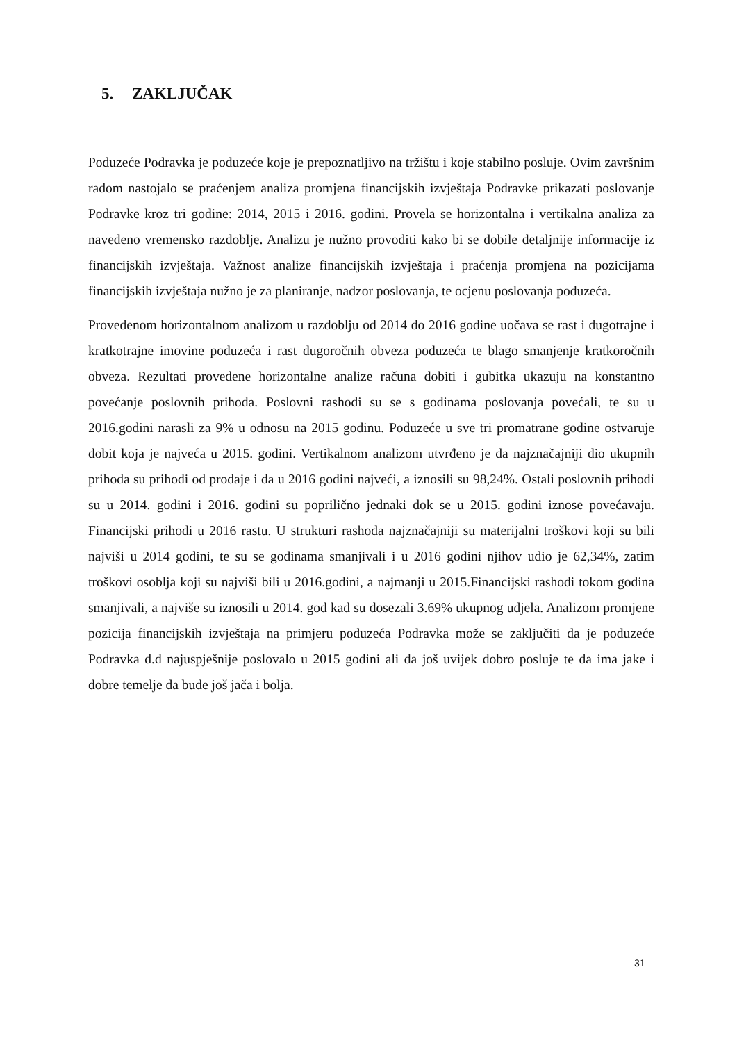5. ZAKLJUČAK
Poduzeće Podravka je poduzeće koje je prepoznatljivo na tržištu i koje stabilno posluje. Ovim završnim radom nastojalo se praćenjem analiza promjena financijskih izvještaja Podravke prikazati poslovanje Podravke kroz tri godine: 2014, 2015 i 2016. godini. Provela se horizontalna i vertikalna analiza za navedeno vremensko razdoblje. Analizu je nužno provoditi kako bi se dobile detaljnije informacije iz financijskih izvještaja. Važnost analize financijskih izvještaja i praćenja promjena na pozicijama financijskih izvještaja nužno je za planiranje, nadzor poslovanja, te ocjenu poslovanja poduzeća.
Provedenom horizontalnom analizom u razdoblju od 2014 do 2016 godine uočava se rast i dugotrajne i kratkotrajne imovine poduzeća i rast dugoročnih obveza poduzeća te blago smanjenje kratkoročnih obveza. Rezultati provedene horizontalne analize računa dobiti i gubitka ukazuju na konstantno povećanje poslovnih prihoda. Poslovni rashodi su se s godinama poslovanja povećali, te su u 2016.godini narasli za 9% u odnosu na 2015 godinu. Poduzeće u sve tri promatrane godine ostvaruje dobit koja je najveća u 2015. godini. Vertikalnom analizom utvrđeno je da najznačajniji dio ukupnih prihoda su prihodi od prodaje i da u 2016 godini najveći, a iznosili su 98,24%. Ostali poslovnih prihodi su u 2014. godini i 2016. godini su poprilično jednaki dok se u 2015. godini iznose povećavaju. Financijski prihodi u 2016 rastu. U strukturi rashoda najznačajniji su materijalni troškovi koji su bili najviši u 2014 godini, te su se godinama smanjivali i u 2016 godini njihov udio je 62,34%, zatim troškovi osoblja koji su najviši bili u 2016.godini, a najmanji u 2015.Financijski rashodi tokom godina smanjivali, a najviše su iznosili u 2014. god kad su dosezali 3.69% ukupnog udjela. Analizom promjene pozicija financijskih izvještaja na primjeru poduzeća Podravka može se zaključiti da je poduzeće Podravka d.d najuspješnije poslovalo u 2015 godini ali da još uvijek dobro posluje te da ima jake i dobre temelje da bude još jača i bolja.
31